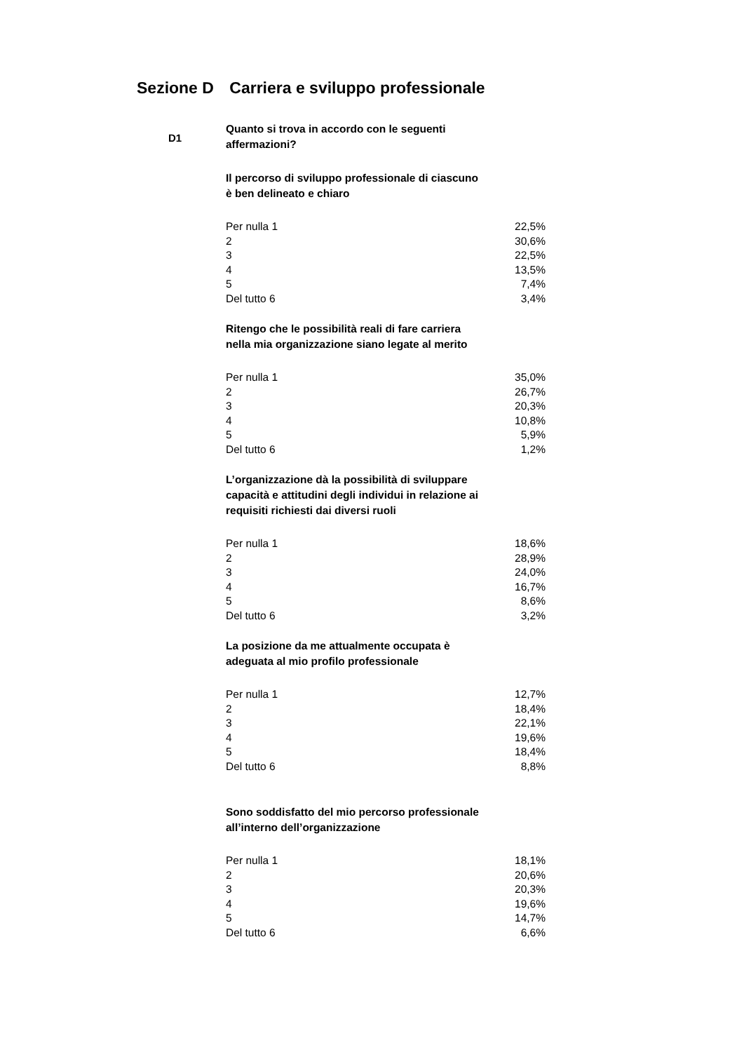Sezione D Carriera e sviluppo professionale
D1
Quanto si trova in accordo con le seguenti affermazioni?
Il percorso di sviluppo professionale di ciascuno è ben delineato e chiaro
| Per nulla 1 | 22,5% |
| 2 | 30,6% |
| 3 | 22,5% |
| 4 | 13,5% |
| 5 | 7,4% |
| Del tutto 6 | 3,4% |
Ritengo che le possibilità reali di fare carriera nella mia organizzazione siano legate al merito
| Per nulla 1 | 35,0% |
| 2 | 26,7% |
| 3 | 20,3% |
| 4 | 10,8% |
| 5 | 5,9% |
| Del tutto 6 | 1,2% |
L’organizzazione dà la possibilità di sviluppare capacità e attitudini degli individui in relazione ai requisiti richiesti dai diversi ruoli
| Per nulla 1 | 18,6% |
| 2 | 28,9% |
| 3 | 24,0% |
| 4 | 16,7% |
| 5 | 8,6% |
| Del tutto 6 | 3,2% |
La posizione da me attualmente occupata è adeguata al mio profilo professionale
| Per nulla 1 | 12,7% |
| 2 | 18,4% |
| 3 | 22,1% |
| 4 | 19,6% |
| 5 | 18,4% |
| Del tutto 6 | 8,8% |
Sono soddisfatto del mio percorso professionale all’interno dell’organizzazione
| Per nulla 1 | 18,1% |
| 2 | 20,6% |
| 3 | 20,3% |
| 4 | 19,6% |
| 5 | 14,7% |
| Del tutto 6 | 6,6% |